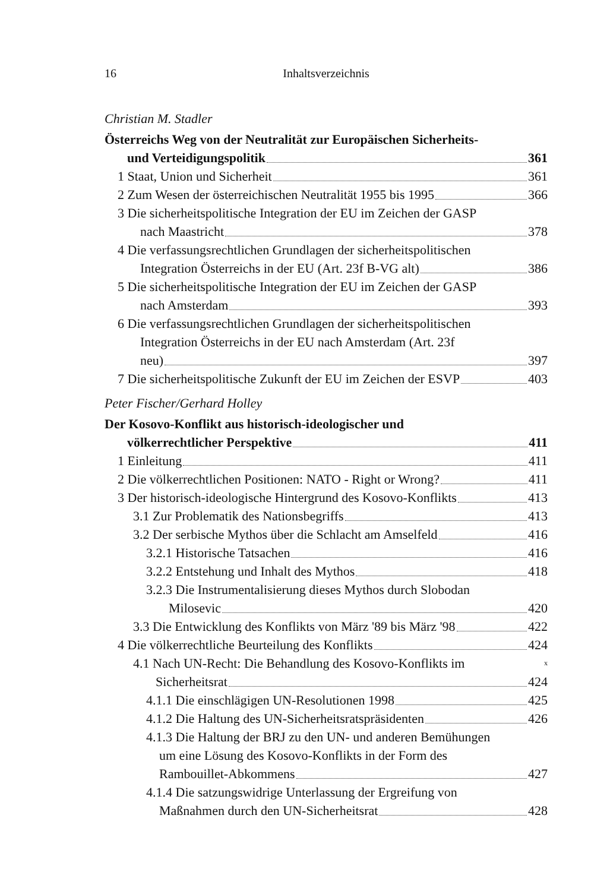16
Inhaltsverzeichnis
Christian M. Stadler
Österreichs Weg von der Neutralität zur Europäischen Sicherheits-
und Verteidigungspolitik 361
1 Staat, Union und Sicherheit 361
2 Zum Wesen der österreichischen Neutralität 1955 bis 1995 366
3 Die sicherheitspolitische Integration der EU im Zeichen der GASP
nach Maastricht 378
4 Die verfassungsrechtlichen Grundlagen der sicherheitspolitischen
Integration Österreichs in der EU (Art. 23f B-VG alt) 386
5 Die sicherheitspolitische Integration der EU im Zeichen der GASP
nach Amsterdam 393
6 Die verfassungsrechtlichen Grundlagen der sicherheitspolitischen
Integration Österreichs in der EU nach Amsterdam (Art. 23f
neu) 397
7 Die sicherheitspolitische Zukunft der EU im Zeichen der ESVP 403
Peter Fischer/Gerhard Holley
Der Kosovo-Konflikt aus historisch-ideologischer und
völkerrechtlicher Perspektive 411
1 Einleitung 411
2 Die völkerrechtlichen Positionen: NATO - Right or Wrong? 411
3 Der historisch-ideologische Hintergrund des Kosovo-Konflikts 413
3.1 Zur Problematik des Nationsbegriffs 413
3.2 Der serbische Mythos über die Schlacht am Amselfeld 416
3.2.1 Historische Tatsachen 416
3.2.2 Entstehung und Inhalt des Mythos 418
3.2.3 Die Instrumentalisierung dieses Mythos durch Slobodan
Milosevic 420
3.3 Die Entwicklung des Konflikts von März '89 bis März '98 422
4 Die völkerrechtliche Beurteilung des Konflikts 424
4.1 Nach UN-Recht: Die Behandlung des Kosovo-Konflikts im <sup>x</sup>
Sicherheitsrat 424
4.1.1 Die einschlägigen UN-Resolutionen 1998 425
4.1.2 Die Haltung des UN-Sicherheitsratspräsidenten 426
4.1.3 Die Haltung der BRJ zu den UN- und anderen Bemühungen
um eine Lösung des Kosovo-Konflikts in der Form des
Rambouillet-Abkommens 427
4.1.4 Die satzungswidrige Unterlassung der Ergreifung von
Maßnahmen durch den UN-Sicherheitsrat 428